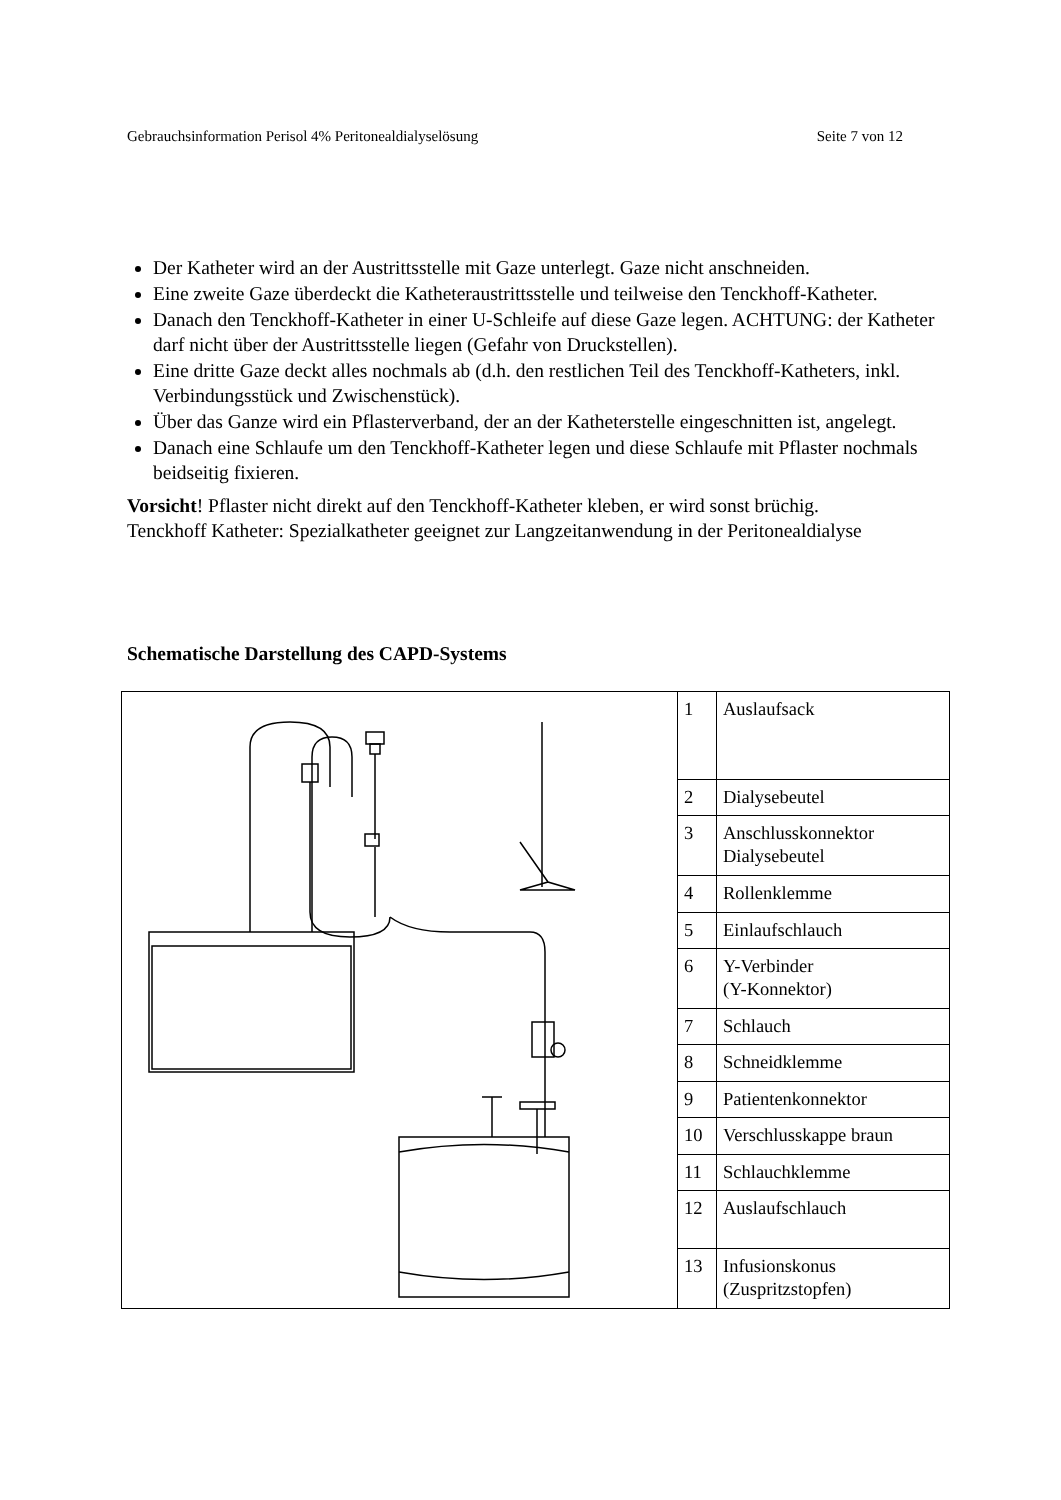Gebrauchsinformation Perisol 4% Peritonealdialyselösung Seite 7 von 12
Der Katheter wird an der Austrittsstelle mit Gaze unterlegt. Gaze nicht anschneiden.
Eine zweite Gaze überdeckt die Katheteraustrittsstelle und teilweise den Tenckhoff-Katheter.
Danach den Tenckhoff-Katheter in einer U-Schleife auf diese Gaze legen. ACHTUNG: der Katheter darf nicht über der Austrittsstelle liegen (Gefahr von Druckstellen).
Eine dritte Gaze deckt alles nochmals ab (d.h. den restlichen Teil des Tenckhoff-Katheters, inkl. Verbindungsstück und Zwischenstück).
Über das Ganze wird ein Pflasterverband, der an der Katheterstelle eingeschnitten ist, angelegt.
Danach eine Schlaufe um den Tenckhoff-Katheter legen und diese Schlaufe mit Pflaster nochmals beidseitig fixieren.
Vorsicht! Pflaster nicht direkt auf den Tenckhoff-Katheter kleben, er wird sonst brüchig.
Tenckhoff Katheter: Spezialkatheter geeignet zur Langzeitanwendung in der Peritonealdialyse
Schematische Darstellung des CAPD-Systems
| | 1 | Auslaufsack |
| | 2 | Dialysebeutel |
| | 3 | Anschlusskonnektor Dialysebeutel |
| | 4 | Rollenklemme |
| | 5 | Einlaufschlauch |
| | 6 | Y-Verbinder (Y-Konnektor) |
| | 7 | Schlauch |
| | 8 | Schneidklemme |
| | 9 | Patientenkonnektor |
| | 10 | Verschlusskappe braun |
| | 11 | Schlauchklemme |
| | 12 | Auslaufschlauch |
| | 13 | Infusionskonus (Zuspritzstopfen) |